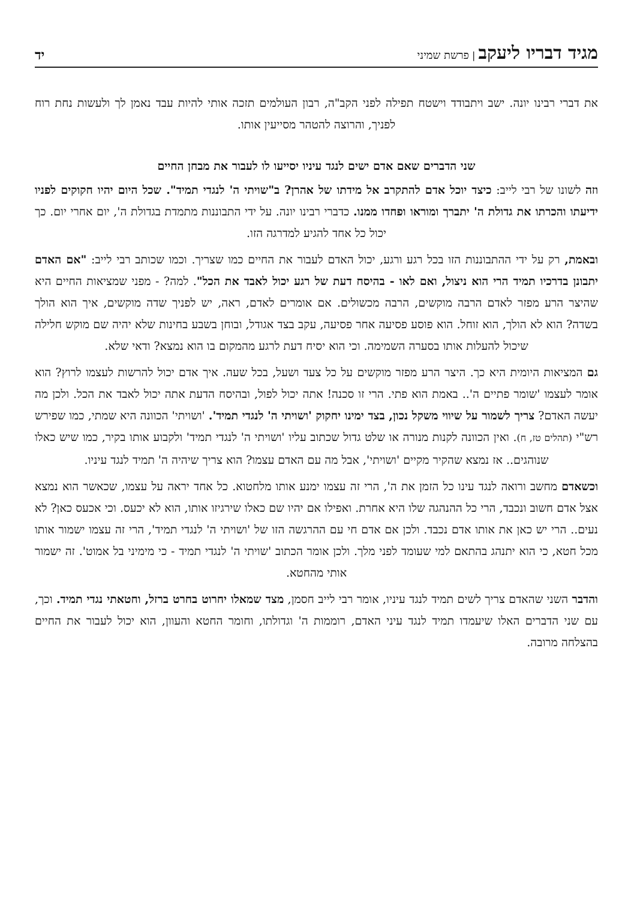מגיד דבריו ליעקב | פרשת שמיני
יד
את דברי רבינו יונה. ישב ויתבודד וישטח תפילה לפני הקב"ה, רבון העולמים תזכה אותי להיות עבד נאמן לך ולעשות נחת רוח לפניך, והרוצה להטהר מסייעין אותו.
שני הדברים שאם אדם ישים לנגד עיניו יסייעו לו לעבור את מבחן החיים
וזה לשונו של רבי לייב: כיצד יוכל אדם להתקרב אל מידתו של אהרן? ב"שויתי ה' לנגדי תמיד". שכל היום יהיו חקוקים לפניו ידיעתו והכרתו את גדולת ה' יתברך ומוראו ופחדו ממנו. כדברי רבינו יונה. על ידי התבוננות מתמדת בגדולת ה', יום אחרי יום. כך יכול כל אחד להגיע למדרגה הזו.
ובאמת, רק על ידי ההתבוננות הזו בכל רגע ורגע, יכול האדם לעבור את החיים כמו שצריך. וכמו שכותב רבי לייב: "אם האדם יתבונן בדרכיו תמיד הרי הוא ניצול, ואם לאו - בהיסח דעת של רגע יכול לאבד את הכל". למה? - מפני שמציאות החיים היא שהיצר הרע מפזר לאדם הרבה מוקשים, הרבה מכשולים. אם אומרים לאדם, ראה, יש לפניך שדה מוקשים, איך הוא הולך בשדה? הוא לא הולך, הוא זוחל. הוא פוסע פסיעה אחר פסיעה, עקב בצד אגודל, ובוחן בשבע בחינות שלא יהיה שם מוקש חלילה שיכול להעלות אותו בסערה השמימה. וכי הוא יסיח דעת לרגע מהמקום בו הוא נמצא? ודאי שלא.
גם המציאות היומית היא כך. היצר הרע מפזר מוקשים על כל צעד ושעל, בכל שעה. איך אדם יכול להרשות לעצמו לרוץ? הוא אומר לעצמו 'שומר פתיים ה'.. באמת הוא פתי. הרי זו סכנה! אתה יכול לפול, ובהיסח הדעת אתה יכול לאבד את הכל. ולכן מה יעשה האדם? צריך לשמור על שיווי משקל נכון, בצד ימינו יחקוק 'ושויתי ה' לנגדי תמיד'. 'ושויתי' הכוונה היא שמתי, כמו שפירש רש"י (תהלים טז, ח). ואין הכוונה לקנות מנורה או שלט גדול שכתוב עליו 'ושויתי ה' לנגדי תמיד' ולקבוע אותו בקיר, כמו שיש כאלו שנוהגים.. אז נמצא שהקיר מקיים 'ושויתי', אבל מה עם האדם עצמו? הוא צריך שיהיה ה' תמיד לנגד עיניו.
וכשאדם מחשב ורואה לנגד עינו כל הזמן את ה', הרי זה עצמו ימנע אותו מלחטוא. כל אחד יראה על עצמו, שכאשר הוא נמצא אצל אדם חשוב ונכבד, הרי כל ההנהגה שלו היא אחרת. ואפילו אם יהיו שם כאלו שירגיזו אותו, הוא לא יכעס. וכי אכעס כאן? לא נעים.. הרי יש כאן את אותו אדם נכבד. ולכן אם אדם חי עם ההרגשה הזו של 'ושויתי ה' לנגדי תמיד', הרי זה עצמו ישמור אותו מכל חטא, כי הוא יתנהג בהתאם למי שעומד לפני מלך. ולכן אומר הכתוב 'שויתי ה' לנגדי תמיד - כי מימיני בל אמוט'. זה ישמור אותי מהחטא.
והדבר השני שהאדם צריך לשים תמיד לנגד עיניו, אומר רבי לייב חסמן, מצד שמאלו יחרוט בחרט ברזל, וחטאתי נגדי תמיד. וכך, עם שני הדברים האלו שיעמדו תמיד לנגד עיני האדם, רוממות ה' וגדולתו, וחומר החטא והעוון, הוא יכול לעבור את החיים בהצלחה מרובה.